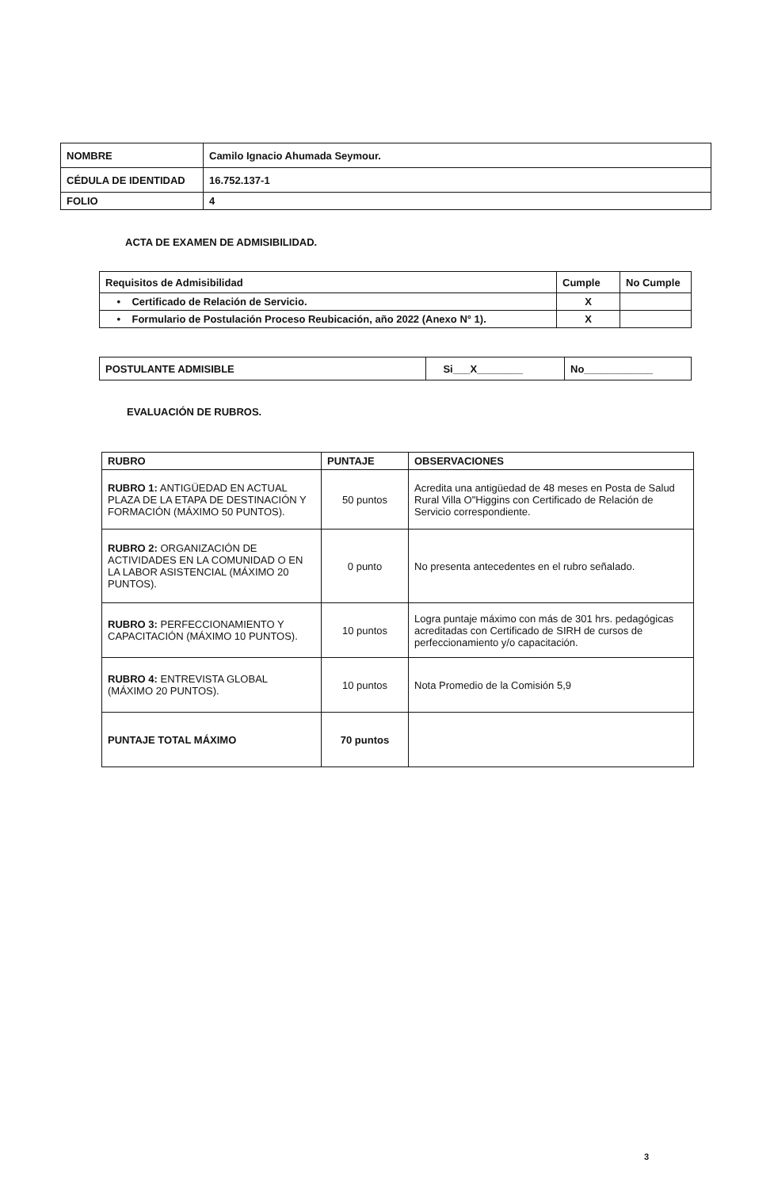| NOMBRE | Camilo Ignacio Ahumada Seymour. |
| CÉDULA DE IDENTIDAD | 16.752.137-1 |
| FOLIO | 4 |
ACTA DE EXAMEN DE ADMISIBILIDAD.
| Requisitos de Admisibilidad | Cumple | No Cumple |
| --- | --- | --- |
| • Certificado de Relación de Servicio. | X | |
| • Formulario de Postulación Proceso Reubicación, año 2022 (Anexo N° 1). | X | |
| POSTULANTE ADMISIBLE | Si___X________ | No____________ |
EVALUACIÓN DE RUBROS.
| RUBRO | PUNTAJE | OBSERVACIONES |
| --- | --- | --- |
| RUBRO 1: ANTIGÜEDAD EN ACTUAL PLAZA DE LA ETAPA DE DESTINACIÓN Y FORMACIÓN (MÁXIMO 50 PUNTOS). | 50 puntos | Acredita una antigüedad de 48 meses en Posta de Salud Rural Villa O"Higgins con Certificado de Relación de Servicio correspondiente. |
| RUBRO 2: ORGANIZACIÓN DE ACTIVIDADES EN LA COMUNIDAD O EN LA LABOR ASISTENCIAL (MÁXIMO 20 PUNTOS). | 0 punto | No presenta antecedentes en el rubro señalado. |
| RUBRO 3: PERFECCIONAMIENTO Y CAPACITACIÓN (MÁXIMO 10 PUNTOS). | 10 puntos | Logra puntaje máximo con más de 301 hrs. pedagógicas acreditadas con Certificado de SIRH de cursos de perfeccionamiento y/o capacitación. |
| RUBRO 4: ENTREVISTA GLOBAL (MÁXIMO 20 PUNTOS). | 10 puntos | Nota Promedio de la Comisión 5,9 |
| PUNTAJE TOTAL MÁXIMO | 70 puntos | |
3